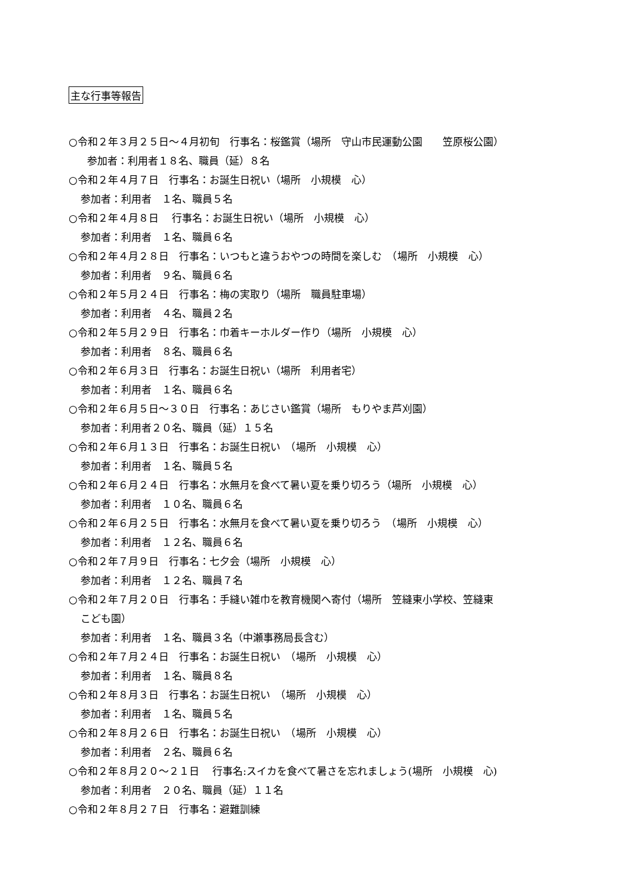主な行事等報告
○令和２年３月２５日～４月初旬　行事名：桜鑑賞（場所　守山市民運動公園　　笠原桜公園）
参加者：利用者１８名、職員（延）８名
○令和２年４月７日　行事名：お誕生日祝い（場所　小規模　心）
参加者：利用者　１名、職員５名
○令和２年４月８日　 行事名：お誕生日祝い（場所　小規模　心）
参加者：利用者　１名、職員６名
○令和２年４月２８日　行事名：いつもと違うおやつの時間を楽しむ　（場所　小規模　心）
参加者：利用者　９名、職員６名
○令和２年５月２４日　行事名：梅の実取り（場所　職員駐車場）
参加者：利用者　４名、職員２名
○令和２年５月２９日　行事名：巾着キーホルダー作り（場所　小規模　心）
参加者：利用者　８名、職員６名
○令和２年６月３日　行事名：お誕生日祝い（場所　利用者宅）
参加者：利用者　１名、職員６名
○令和２年６月５日～３０日　行事名：あじさい鑑賞（場所　もりやま芦刈園）
参加者：利用者２０名、職員（延）１５名
○令和２年６月１３日　行事名：お誕生日祝い　（場所　小規模　心）
参加者：利用者　１名、職員５名
○令和２年６月２４日　行事名：水無月を食べて暑い夏を乗り切ろう（場所　小規模　心）
参加者：利用者　１０名、職員６名
○令和２年６月２５日　行事名：水無月を食べて暑い夏を乗り切ろう　（場所　小規模　心）
参加者：利用者　１２名、職員６名
○令和２年７月９日　行事名：七夕会（場所　小規模　心）
参加者：利用者　１２名、職員７名
○令和２年７月２０日　行事名：手縫い雑巾を教育機関へ寄付（場所　笠縫東小学校、笠縫東
こども園）
参加者：利用者　１名、職員３名（中瀬事務局長含む）
○令和２年７月２４日　行事名：お誕生日祝い　（場所　小規模　心）
参加者：利用者　１名、職員８名
○令和２年８月３日　行事名：お誕生日祝い　（場所　小規模　心）
参加者：利用者　１名、職員５名
○令和２年８月２６日　行事名：お誕生日祝い　（場所　小規模　心）
参加者：利用者　２名、職員６名
○令和２年８月２０～２１日　 行事名:スイカを食べて暑さを忘れましょう(場所　小規模　心)
参加者：利用者　２０名、職員（延）１１名
○令和２年８月２７日　行事名：避難訓練